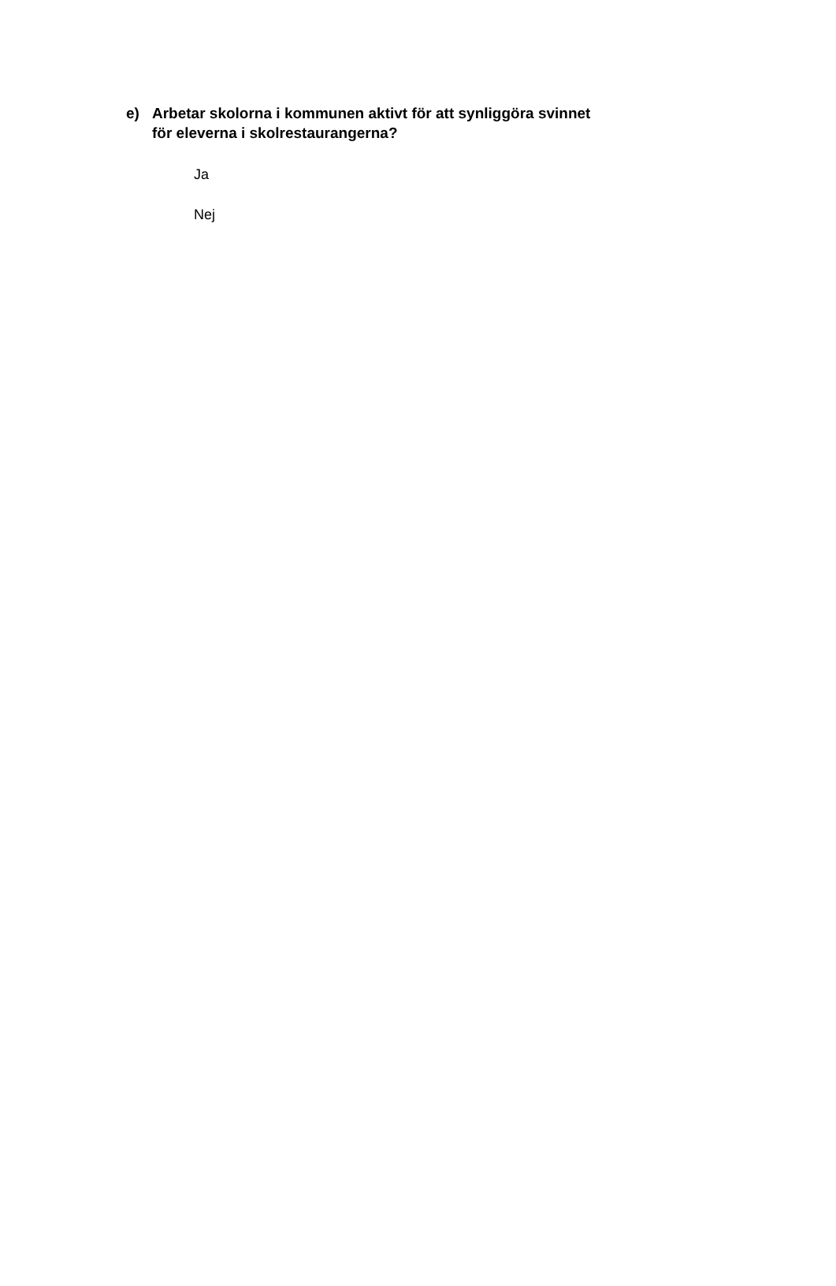e) Arbetar skolorna i kommunen aktivt för att synliggöra svinnet
för eleverna i skolrestaurangerna?
Ja
Nej